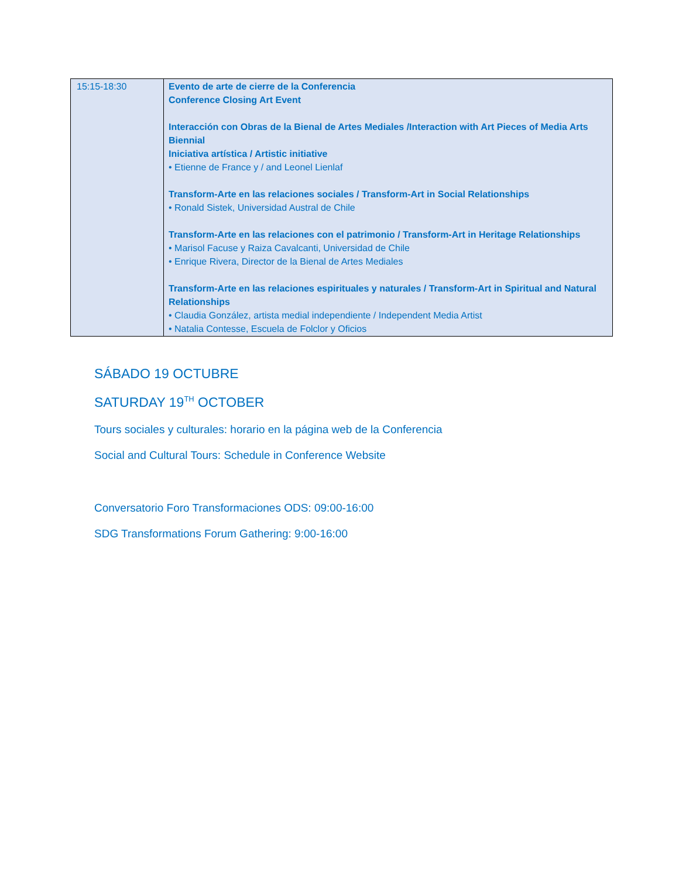| 15:15-18:30 | Evento de arte de cierre de la Conferencia Conference Closing Art Event Interacción con Obras de la Bienal de Artes Mediales /Interaction with Art Pieces of Media Arts Biennial Iniciativa artística / Artistic initiative • Etienne de France y / and Leonel Lienlaf Transform-Arte en las relaciones sociales / Transform-Art in Social Relationships • Ronald Sistek, Universidad Austral de Chile Transform-Arte en las relaciones con el patrimonio / Transform-Art in Heritage Relationships • Marisol Facuse y Raiza Cavalcanti, Universidad de Chile • Enrique Rivera, Director de la Bienal de Artes Mediales Transform-Arte en las relaciones espirituales y naturales / Transform-Art in Spiritual and Natural Relationships • Claudia González, artista medial independiente / Independent Media Artist • Natalia Contesse, Escuela de Folclor y Oficios |
SÁBADO 19 OCTUBRE
SATURDAY 19<sup>TH</sup> OCTOBER
Tours sociales y culturales: horario en la página web de la Conferencia
Social and Cultural Tours: Schedule in Conference Website
Conversatorio Foro Transformaciones ODS: 09:00-16:00
SDG Transformations Forum Gathering: 9:00-16:00